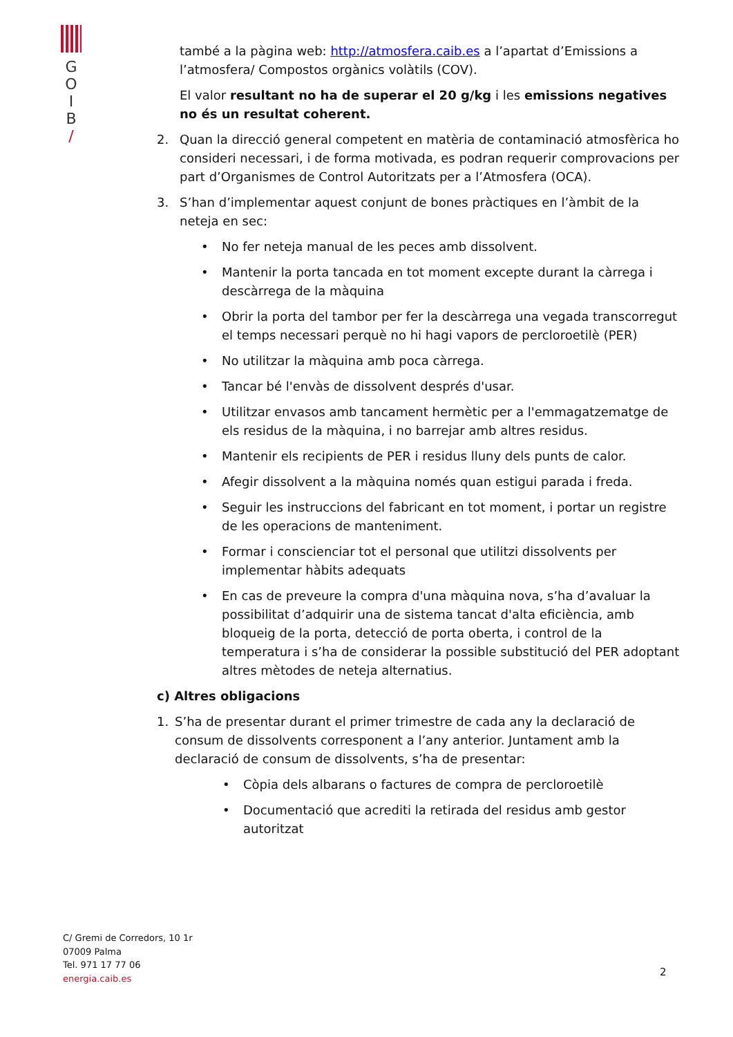G
O
I
B
/
també a la pàgina web: http://atmosfera.caib.es a l’apartat d’Emissions a l’atmosfera/ Compostos orgànics volàtils (COV).
El valor resultant no ha de superar el 20 g/kg i les emissions negatives no és un resultat coherent.
2. Quan la direcció general competent en matèria de contaminació atmosfèrica ho consideri necessari, i de forma motivada, es podran requerir comprovacions per part d’Organismes de Control Autoritzats per a l’Atmosfera (OCA).
3. S’han d’implementar aquest conjunt de bones pràctiques en l’àmbit de la neteja en sec:
• No fer neteja manual de les peces amb dissolvent.
• Mantenir la porta tancada en tot moment excepte durant la càrrega i descàrrega de la màquina
• Obrir la porta del tambor per fer la descàrrega una vegada transcorregut el temps necessari perquè no hi hagi vapors de percloroetilè (PER)
• No utilitzar la màquina amb poca càrrega.
• Tancar bé l'envàs de dissolvent després d'usar.
• Utilitzar envasos amb tancament hermètic per a l'emmagatzematge de els residus de la màquina, i no barrejar amb altres residus.
• Mantenir els recipients de PER i residus lluny dels punts de calor.
• Afegir dissolvent a la màquina només quan estigui parada i freda.
• Seguir les instruccions del fabricant en tot moment, i portar un registre de les operacions de manteniment.
• Formar i conscienciar tot el personal que utilitzi dissolvents per implementar hàbits adequats
• En cas de preveure la compra d'una màquina nova, s’ha d’avaluar la possibilitat d’adquirir una de sistema tancat d'alta eficiència, amb bloqueig de la porta, detecció de porta oberta, i control de la temperatura i s’ha de considerar la possible substitució del PER adoptant altres mètodes de neteja alternatius.
c) Altres obligacions
1. S’ha de presentar durant el primer trimestre de cada any la declaració de consum de dissolvents corresponent a l’any anterior. Juntament amb la declaració de consum de dissolvents, s’ha de presentar:
• Còpia dels albarans o factures de compra de percloroetilè
• Documentació que acrediti la retirada del residus amb gestor autoritzat
C/ Gremi de Corredors, 10 1r
07009 Palma
Tel. 971 17 77 06
energia.caib.es
2